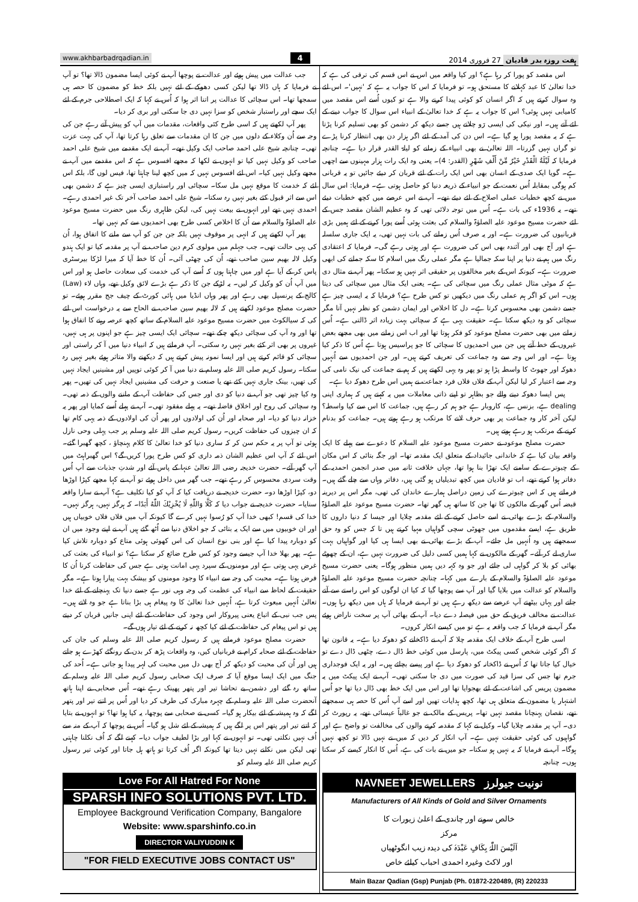www.akhbarbadrqadian.in 4 ہفت روزہ بدر قادیان 27 فروری 2014
اس مقصد کو پورا کر رہا ہے؟ اور کیا واقعہ میں اس نے اس قسم کی ترقی کی ہے کہ خدا تعالیٰ کا عبد کہلانے کا مستحق ہو۔ تو فرمایا کہ اس کا جواب یہ ہے کہ 'نہیں'۔ اس لئے وہ سوال کرتے ہیں کہ اگر انسان کو کوئی پیدا کرنے والا ہے تو کیوں اُسے اس مقصد میں کامیابی نہیں ہوئی؟ اس کا جواب یہ ہے کہ خدا تعالیٰ کے انبیاء اس سوال کا جواب دینے کے لئے آتے ہیں۔ اور نیکی کی ایسی رَو چلاتے ہیں جسے دیکھ کر دشمن کو بھی تسلیم کرنا پڑتا ہے کہ یہ مقصد پورا ہو گیا ہے۔ اس دن کی آمد کے لئے اگر ہزار دن بھی انتظار کرنا پڑے تو گراں نہیں گزرتا۔ اللہ تعالیٰ نے بھی انبیاء کے زمانے کو لیلۃ القدر قرار دیا ہے۔ چنانچہ فرمایا کہ لَيْلَةُ الْقَدْرِ خَيْرٌ مِّنْ أَلْفِ شَهْرٍ (القدر: 4)۔ یعنی وہ ایک رات ہزار مہینوں سے اچھی ہے۔ گویا ایک صدی کے انسان بھی اس ایک رات کے لئے قربان کر دیئے جائیں تو یہ قربانی کم ہوگی بمقابلہ اُس نعمت کے جو انبیاء کے ذریعہ دنیا کو حاصل ہوتی ہے۔ فرمایا: اس سال میں نے کچھ خطبات عملی اصلاح کے لئے دیئے تھے۔ آپ نے اس عرصے میں کچھ خطبات دیئے تھے۔ یہ 1936ء کی بات ہے۔ اُس میں توجہ دلائی تھی کہ وہ عظیم الشان مقصد جس کے لئے حضرت مسیح موعود علیہ الصلوٰۃ والسلام کی بعثت ہوئی اُسے پورا کرنے کے لئے ہمیں بڑی قربانیوں کی ضرورت ہے۔ اور یہ صرف اُس زمانے کی بات نہیں تھی، یہ ایک جاری سلسلہ ہے اور آج بھی اور آئندہ بھی اس کی ضرورت ہے اور ہوتی رہے گی۔ فرمایا کہ اعتقادی رنگ میں ہم نے دنیا پر اپنا سکہ جمالیا ہے مگر عملی رنگ میں اسلام کا سکہ جمانے کی ابھی ضرورت ہے۔ کیونکہ اس کے بغیر مخالفوں پر حقیقی اثر نہیں ہو سکتا۔ پھر آپ نے مثال دی ہے کہ موٹی مثال عملی رنگ میں سچائی کی ہے۔ یعنی ایک مثال میں سچائی کی دیتا ہوں۔ اس کو اگر ہم عملی رنگ میں دیکھیں تو کس طرح ہے؟ فرمایا کہ یہ ایسی چیز ہے جسے دشمن بھی محسوس کرتا ہے۔ دل کا اخلاص اور ایمان دشمن کو نظر نہیں آتا مگر سچائی کو وہ دیکھ سکتا ہے۔ حقیقت یہی ہے کہ سچائی بہت زیادہ اثر ڈالتی ہے۔ اُس زمانے میں بھی حضرت مصلح موعود کو فکر ہوتا تھا اور اب اس زمانے میں بھی مجھے بعض غیروں کے خط آتے ہیں جن میں احمدیوں کا سچائی کا جو پراسیس ہوتا ہے اُس کا ذکر کیا ہوتا ہے۔ اور اس وجہ سے وہ جماعت کی تعریف کرتے ہیں۔ اور جن احمدیوں سے اُنہیں دھوکہ اور جھوٹ کا واسطہ پڑا ہو تو پھر وہ یہی لکھتے ہیں کہ ہم نے جماعت کی نیک نامی کی وجہ سے اعتبار کر لیا لیکن آپ کے فلاں فلاں فرد جماعت نے ہمیں اس طرح دھوکہ دیا ہے۔
پس ایسا دھوکہ دینے والے جو بظاہر تو اپنے ذاتی معاملات میں یہ کہتے ہیں کہ ہماری اپنی dealing ہے، بزنس ہے، کاروبار ہے جو ہم کر رہے ہیں، جماعت کا اس سے کیا واسطہ؟ لیکن آخر کار وہ جماعت پر بھی حرف لانے کا مرتکب ہو رہے ہوتے ہیں۔ جماعت کو بدنام کرنے کے مرتکب ہو رہے ہوتے ہیں۔
حضرت مصلح موعود نے حضرت مسیح موعود علیہ السلام کا دعوے سے پہلے کا ایک واقعہ بیان کیا ہے کہ خاندانی جائیداد کے متعلق ایک مقدمہ تھا۔ اور جگہ بتائی کہ اس مکان کے چبوترے کے سامنے ایک تھڑا بنا ہوا تھا، جہاں خلافت ثانیہ میں صدر انجمن احمدیہ کے دفاتر ہوا کرتے تھے، اب تو قادیان میں کچھ تبدیلیاں ہو گئی ہیں، دفاتر وہاں سے چلے گئے ہیں۔ فرماتے ہیں کہ اس چبوترے کی زمین دراصل ہمارے خاندان کی تھی، مگر اس پر دیرینہ قبضہ اُس گھر کے مالکوں کا تھا جن کا ساتھ ہی گھر تھا۔ حضرت مسیح موعود علیہ الصلوٰۃ والسلام کے بڑے بھائی نے اسے حاصل کرنے کے لئے مقدمہ چلایا اور جیسا کہ دنیا داروں کا طریق ہے، ایسے مقدموں میں جھوٹی سچی گواہیاں مہیا کرتے ہیں تا کہ جس کو وہ حق سمجھتے ہیں وہ اُنہیں مل جائے۔ آپ کے بڑے بھائی نے بھی ایسا ہی کیا اور گواہیاں بہت ساری لے کر آئے۔ گھر کے مالکوں نے کہا ہمیں کسی دلیل کی ضرورت نہیں ہے، ان کے چھوٹے بھائی کو بلا کر گواہی لی جائے اور جو وہ کہہ دیں ہمیں منظور ہوگا۔ یعنی حضرت مسیح موعود علیہ الصلوٰۃ والسلام کے بارے میں کہا۔ چنانچہ حضرت مسیح موعود علیہ الصلوٰۃ والسلام کو عدالت میں بلایا گیا اور آپ سے پوچھا گیا کہ کیا ان لوگوں کو اس راستے سے آتے جاتے اور یہاں بیٹھتے آپ عرصے سے دیکھ رہے ہیں تو آپ نے فرمایا کہ ہاں میں دیکھ رہا ہوں۔ عدالت نے مخالف فریق کے حق میں فیصلہ دے دیا۔ آپ کے بھائی آپ پر سخت ناراض ہوئے مگر آپ نے فرمایا کہ جب واقعہ یہ ہے تو میں کیسے انکار کروں۔
اسی طرح آپ کے خلاف ایک مقدمہ چلا کہ آپ نے ڈاکخانے کو دھوکہ دیا ہے۔ یہ قانون تھا کہ اگر کوئی شخص کسی پیکٹ میں، پارسل میں کوئی خط ڈال دے، چٹھی ڈال دے تو خیال کیا جاتا تھا کہ اُس نے ڈاکخانہ کو دھوکہ دیا ہے اور پیسے بچائے ہیں۔ اور یہ ایک فوجداری جرم تھا جس کی سزا قید کی صورت میں دی جا سکتی تھی۔ آپ نے ایک پیکٹ میں یہ مضمون پریس کی اشاعت کے لئے بھجوایا تھا اور اس میں ایک خط بھی ڈال دیا تھا جو اُس اشتہار یا مضمون کے متعلق ہی تھا، کچھ ہدایات تھیں اور اسے آپ اُس کا حصہ ہی سمجھتے تھے، نقصان پہنچانا مقصد نہیں تھا۔ پریس کے مالک نے جو غالباً عیسائی تھے، یہ رپورٹ کر دی۔ آپ پر مقدمہ چلایا گیا۔ وکیل نے کہا کہ مقدمہ کرنے والوں کی مخالفت تو واضح ہے اور گواہیوں کی کوئی حقیقت نہیں ہے۔ آپ انکار کر دیں کہ میں نے نہیں ڈالا تو کچھ نہیں ہوگا۔ آپ نے فرمایا کہ یہ نہیں ہو سکتا۔ جو میں نے بات کی ہے، اُس کا انکار کیسے کر سکتا ہوں۔ چنانچہ
NAVNEET JEWELLERS نونیت جیولرز
Manufacturers of All Kinds of Gold and Silver Ornaments
خالص سونے اور چاندی کے اعلیٰ زیورات کا مرکز
اَلَیْسَ اللّٰہُ بِکَافٍ عَبْدَہٗ کی دیدہ زیب انگوٹھیاں
اور لاکٹ وغیرہ احمدی احباب کیلئے خاص
Main Bazar Qadian (Gsp) Punjab (Ph. 01872-220489, (R) 220233
جب عدالت میں پیش ہوئے اور عدالت نے پوچھا آپ نے کوئی ایسا مضمون ڈالا تھا؟ تو آپ نے فرمایا کہ ہاں ڈالا تھا لیکن کسی دھوکے کے لئے نہیں بلکہ خط کو مضمون کا حصہ ہی سمجھا تھا۔ اس سچائی کا عدالت پر اتنا اثر ہوا کہ اُس نے کہا کہ ایک اصطلاحی جرم کے لئے ایک سچے اور راستباز شخص کو سزا نہیں دی جا سکتی اور بری کر دیا۔
پھر آپ لکھتے ہیں کہ اسی طرح کئی واقعات، مقدمات میں آپ کو پیش آتے رہے جن کی وجہ سے اُن وکلاء کے دلوں میں جن کا ان مقدمات سے تعلق رہا کرتا تھا، آپ کی بہت عزت تھی۔ چنانچہ شیخ علی احمد صاحب ایک وکیل تھے۔ آپ نے ایک مقدمے میں شیخ علی احمد صاحب کو وکیل نہیں کیا تو انہوں نے لکھا کہ مجھے افسوس ہے کہ اس مقدمے میں آپ نے مجھے وکیل نہیں کیا۔ اس لئے افسوس نہیں کہ میں کچھ لینا چاہتا تھا، فیس لوں گا، بلکہ اس لئے کہ خدمت کا موقع نہیں مل سکا۔ سچائی اور راستبازی ایسی چیز ہے کہ دشمن بھی اس سے اثر قبول کئے بغیر نہیں رہ سکتا۔ شیخ علی احمد صاحب آخر تک غیر احمدی رہے۔ احمدی نہیں تھے اور انہوں نے بیعت نہیں کی، لیکن ظاہری رنگ میں حضرت مسیح موعود علیہ الصلوٰۃ والسلام سے اُن کا اخلاص کسی طرح بھی احمدیوں سے کم نہیں تھا۔
پھر آپ لکھتے ہیں کہ انہی پر موقوف نہیں بلکہ جن جن کو آپ سے ملنے کا اتفاق ہوا، اُن کی یہی حالت تھی۔ جب جہلم میں مولوی کرم دین صاحب نے آپ پر مقدمہ کیا تو ایک ہندو وکیل لالہ بھیم سین صاحب تھے، اُن کی چھٹی آئی۔ اُن کا خط آیا کہ میرا لڑکا بیرسٹری پاس کر کے آیا ہے اور میں چاہتا ہوں کہ اُسے آپ کی خدمت کی سعادت حاصل ہو اور اس میں آپ اُن کو وکیل کر لیں۔ یہ لڑکے جن کا ذکر ہے بڑے لائق وکیل تھے، وہاں لاء (Law) کالج کے پرنسپل بھی رہے اور پھر وہاں انڈیا میں ہائی کورٹ کے چیف جج مقرر ہوئے۔ تو حضرت مصلح موعود لکھتے ہیں کہ لالہ بھیم سین صاحب نے الحاح سے یہ درخواست اس لئے کی کہ سیالکوٹ میں حضرت مسیح موعود علیہ السلام کے ساتھ کچھ عرصہ رہنے کا اتفاق ہوا تھا اور وہ آپ کی سچائی دیکھ چکے تھے۔ سچائی ایک ایسی چیز ہے جو اپنوں پر ہی نہیں، غیروں پر بھی اثر کئے بغیر نہیں رہ سکتی۔ آپ فرماتے ہیں کہ انبیاء دنیا میں آ کر راستی اور سچائی کو قائم کرتے ہیں اور ایسا نمونہ پیش کرتے ہیں کہ دیکھنے والا متاثر ہوئے بغیر نہیں رہ سکتا۔ رسول کریم صلی اللہ علیہ وسلم نے دنیا میں آ کر کوئی توپیں اور مشینیں ایجاد نہیں کی تھیں، بینک جاری نہیں کئے تھے یا صنعت و حرفت کی مشینیں ایجاد نہیں کی تھیں۔ پھر وہ کیا چیز تھی جو آپ نے دنیا کو دی اور جس کی حفاظت آپ کے ماننے والوں کے ذمہ تھی۔ وہ سچائی کی روح اور اخلاق فاضلہ تھے۔ یہ پہلے مفقود تھی۔ آپ نے پہلے اُسے کمایا اور پھر یہ خزانہ دنیا کو دیا۔ اور صحابہ اور اُن کی اولادوں اور پھر اُن کی اولادوں کے ذمہ یہی کام تھا کہ ان چیزوں کی حفاظت کریں۔ رسول کریم صلی اللہ علیہ وسلم پر جب پہلی وحی نازل ہوئی تو آپ پر یہ حکم سن کر کہ ساری دنیا کو خدا تعالیٰ کا کلام پہنچاؤ ، کچھ گھبرا گئے۔ اس لئے کہ آپ اس عظیم الشان ذمہ داری کو کس طرح پورا کریں گے؟ اس گھبراہٹ میں آپ گھر آئے۔ حضرت خدیجہ رضی اللہ تعالیٰ عنہا کے پاس آئے اور شدتِ جذبات سے آپ اُس وقت سردی محسوس کر رہے تھے۔ جب گھر میں داخل ہوئے تو آپ نے کہا مجھے کپڑا اوڑھا دو، کپڑا اوڑھا دو۔ حضرت خدیجہ نے دریافت کیا کہ آپ کو کیا تکلیف ہے؟ آپ نے سارا واقعہ سنایا۔ حضرت خدیجہ نے جواب دیا کہ كَلَّا وَاللّٰهِ لَا يُخْزِيْكَ اللّٰهُ أَبَدًا۔ کہ ہرگز نہیں، ہرگز نہیں۔ خدا کی قسم! کبھی خدا آپ کو رُسوا نہیں کرے گا کیونکہ آپ میں فلاں فلاں خوبیاں ہیں اور ان خوبیوں میں سے ایک یہ بتائی کہ جو اخلاق دنیا سے اُٹھ گئے ہیں آپ نے اپنے وجود میں ان کو دوبارہ پیدا کیا ہے اور بنی نوع انسان کی اس کھوئی ہوئی متاع کو دوبارہ تلاش کیا ہے۔ پھر بھلا خدا آپ جیسے وجود کو کس طرح ضائع کر سکتا ہے؟ تو انبیاء کی بعثت کی غرض یہی ہوتی ہے اور مومنوں کے سپرد یہی امانت ہوتی ہے جس کی حفاظت کرنا اُن کا فرض ہوتا ہے۔ محبت کی وجہ سے انبیاء کا وجود مومنوں کو بیشک بہت پیارا ہوتا ہے۔ مگر حقیقت کے لحاظ سے انبیاء کی عظمت کی وجہ وہی نور ہے جسے دنیا تک پہنچانے کے لئے خدا تعالیٰ اُنہیں مبعوث کرتا ہے، اُنہیں خدا تعالیٰ کا وہ پیغام ہی بڑا بناتا ہے جو وہ لاتے ہیں۔ پس جب نبی کے اتباع یعنی پیروکار اس وجود کی حفاظت کے لئے اپنی جانیں قربان کر دیتے ہیں تو اس پیغام کی حفاظت کے لئے کیا کچھ نہ کرنے کے لئے تیار ہوں گے۔
حضرت مصلح موعود فرماتے ہیں کہ رسول کریم صلی اللہ علیہ وسلم کی جان کی حفاظت کے لئے صحابہ کرام نے قربانیاں کیں، وہ واقعات پڑھ کر بدن کے رونگٹے کھڑے ہو جاتے ہیں اور اُن کی محبت کو دیکھ کر آج بھی دل میں محبت کی لہر پیدا ہو جاتی ہے۔ اُحد کی جنگ میں ایک ایسا موقع آیا کہ صرف ایک صحابی رسول کریم صلی اللہ علیہ وسلم کے ساتھ رہ گئے اور دشمن بے تحاشا تیر اور پتھر پھینک رہے تھے۔ اُس صحابی نے اپنا ہاتھ آنحضرت صلی اللہ علیہ وسلم کے چہرہ مبارک کی طرف کر دیا اور اُس پر اتنے تیر اور پتھر لگے کہ وہ ہمیشہ کے لئے بیکار ہو گیا۔ کسی نے صحابی سے پوچھا، یہ کیا ہوا تھا؟ تو انہوں نے بتایا کہ اتنے تیر اور پتھر اس پر لگے ہیں کہ ہمیشہ کے لئے شل ہو گیا۔ اُس نے پوچھا کہ آپ کے منہ سے اُف نہیں نکلتی تھی۔ تو انہوں نے کہا اور بڑا لطیف جواب دیا۔ کہنے لگے کہ اُف نکلنا چاہتی تھی لیکن میں نکلنے نہیں دیتا تھا کیونکہ اگر اُف کرتا تو ہاتھ ہل جاتا اور کوئی تیر رسول کریم صلی اللہ علیہ وسلم کو
Love For All Hatred For None
SPARSH INFO SOLUTIONS PVT. LTD.
Employee Background Verification Company, Bangalore
Website: www.sparshinfo.co.in
DIRECTOR VALIYUDDIN K
"FOR FIELD EXECUTIVE JOBS CONTACT US"